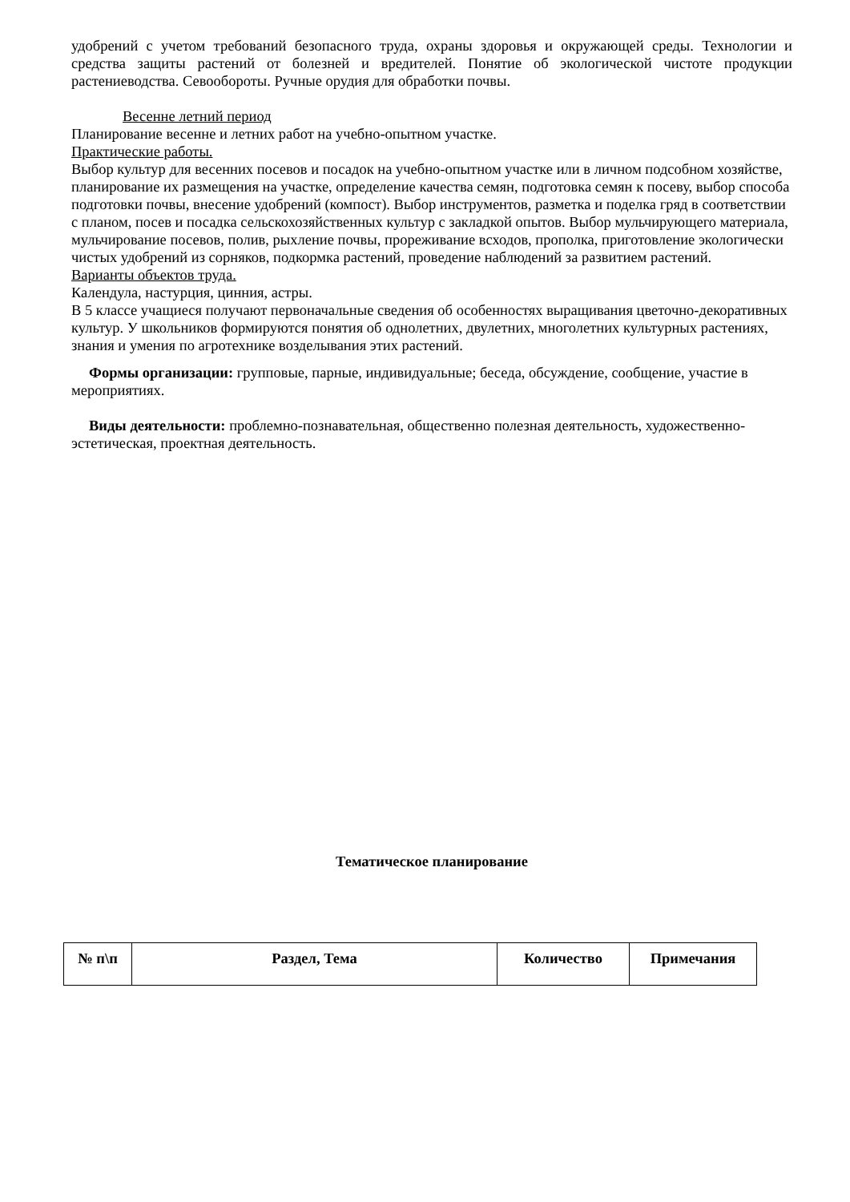удобрений с учетом требований безопасного труда, охраны здоровья и окружающей среды. Технологии и средства защиты растений от болезней и вредителей. Понятие об экологической чистоте продукции растениеводства. Севообороты. Ручные орудия для обработки почвы.
Весенне летний период
Планирование весенне и летних работ на учебно-опытном участке.
Практические работы.
Выбор культур для весенних посевов и посадок на учебно-опытном участке или в личном подсобном хозяйстве, планирование их размещения на участке, определение качества семян, подготовка семян к посеву, выбор способа подготовки почвы, внесение удобрений (компост). Выбор инструментов, разметка и поделка гряд в соответствии с планом, посев и посадка сельскохозяйственных культур с закладкой опытов. Выбор мульчирующего материала, мульчирование посевов, полив, рыхление почвы, прореживание всходов, прополка, приготовление экологически чистых удобрений из сорняков, подкормка растений, проведение наблюдений за развитием растений.
Варианты объектов труда.
Календула, настурция, цинния, астры.
В 5 классе учащиеся получают первоначальные сведения об особенностях выращивания цветочно-декоративных культур. У школьников формируются понятия об однолетних, двулетних, многолетних культурных растениях, знания и умения по агротехнике возделывания этих растений.
Формы организации: групповые, парные, индивидуальные; беседа, обсуждение, сообщение, участие в мероприятиях.
Виды деятельности: проблемно-познавательная, общественно полезная деятельность, художественно-эстетическая, проектная деятельность.
Тематическое планирование
| № п\п | Раздел, Тема | Количество | Примечания |
| --- | --- | --- | --- |